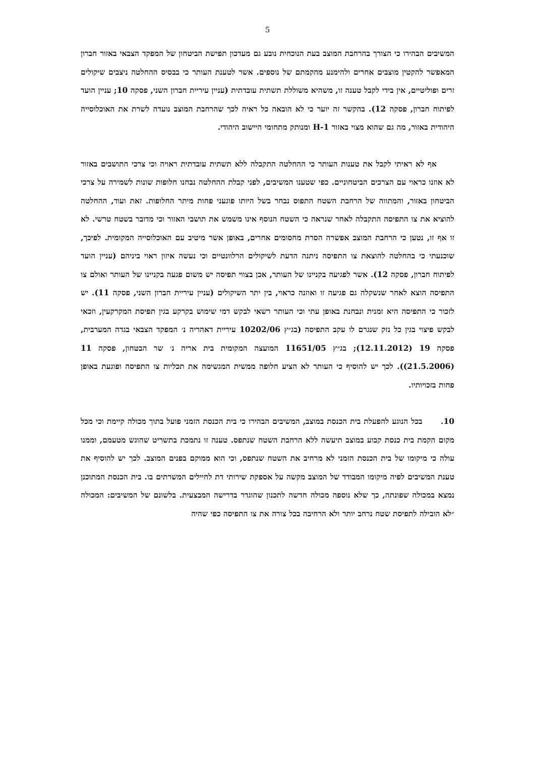5
המשיבים הבהירו כי הצורך בהרחבת המוצב בעת הנוכחית נובע גם מעדכון תפישת הביטחון של המפקד הצבאי באזור חברון המאפשר להקטין מוצבים אחרים ולהימנע מהקמתם של נוספים. אשר לטענת העותר כי בבסיס ההחלטה ניצבים שיקולים זרים ופוליטיים, אין בידי לקבל טענה זו, משהיא משוללת תשתית עובדתית (עניין עיריית חברון השני, פסקה 10; עניין הועד לפיתוח חברון, פסקה 12). בהקשר זה יוער כי לא הובאה כל ראיה לכך שהרחבת המוצב נועדה לשרת את האוכלוסייה היהודית באזור, מה גם שהוא מצוי באזור H-1 ומנותק מתחומי היישוב היהודי.
אף לא ראיתי לקבל את טענות העותר כי ההחלטה התקבלה ללא תשתית עובדתית ראויה וכי צרכי התושבים באזור לא אוזנו כראוי עם הצרכים הביטחוניים. כפי שטענו המשיבים, לפני קבלת ההחלטה נבחנו חלופות שונות לשמירה על צרכי הביטחון באזור, והמתווה של הרחבת השטח התפוס נבחר בשל היותו פוגעני פחות מיתר החלופות. זאת ועוד, ההחלטה להוציא את צו התפיסה התקבלה לאחר שנראה כי השטח הנוסף אינו משמש את תושבי האזור וכי מדובר בשטח טרשי. לא זו אף זו, נטען כי הרחבת המוצב אפשרה הסרת מחסומים אחרים, באופן אשר מיטיב עם האוכלוסייה המקומית. לפיכך, שוכנעתי כי בהחלטה להוצאת צו התפיסה ניתנה הדעת לשיקולים הרלוונטיים וכי נעשה איזון ראוי ביניהם (עניין הועד לפיתוח חברון, פסקה 12). אשר לפגיעה בקניינו של העותר, אכן בצווי תפיסה יש משום פגעה בקניינו של העותר ואולם צו התפיסה הוצא לאחר שנשקלה גם פגיעה זו ואוזנה כראוי, בין יתר השיקולים (עניין עיריית חברון השני, פסקה 11). יש לזכור כי התפיסה היא זמנית ונבחנת באופן עתי וכי העותר רשאי לבקש דמי שימוש בקרקע בגין תפיסת המקרקעין, וזכאי לבקש פיצוי בגין כל נזק שנגרם לו עקב התפיסה (בג״ץ 10202/06 עיריית דאהריה נ׳ המפקד הצבאי בגדה המערבית, פסקה 19 (12.11.2012); בג״ץ 11651/05 המועצה המקומית בית אריה נ׳ שר הבטחון, פסקה 11 (21.5.2006)). לכך יש להוסיף כי העותר לא הציע חלופה ממשית המגשימה את תכליות צו התפיסה ופוגעת באופן פחות בזכויותיו.
10. בכל הנוגע להפעלת בית הכנסת במוצב, המשיבים הבהירו כי בית הכנסת הזמני פועל בתוך מכולה קיימת וכי מכל מקום הקמת בית כנסת קבוע במוצב תיעשה ללא הרחבת השטח שנתפס. טענה זו נתמכת בתשריט שהוגש מטעמם, וממנו עולה כי מיקומו של בית הכנסת הזמני לא מרחיב את השטח שנתפס, וכי הוא ממוקם בפנים המוצב. לכך יש להוסיף את טענת המשיבים לפיה מיקומו המבודד של המוצב מקשה על אספקת שירותי דת לחיילים המשרתים בו. בית הכנסת המתוכנן נמצא במכולה שפונתה, כך שלא נוספה מכולה חדשה לתכנון שהוגדר בדרישה המבצעית. בלשונם של המשיבים: המכולה ״לא הובילה לתפיסת שטח נרחב יותר ולא הרחיבה בכל צורה את צו התפיסה כפי שהיה